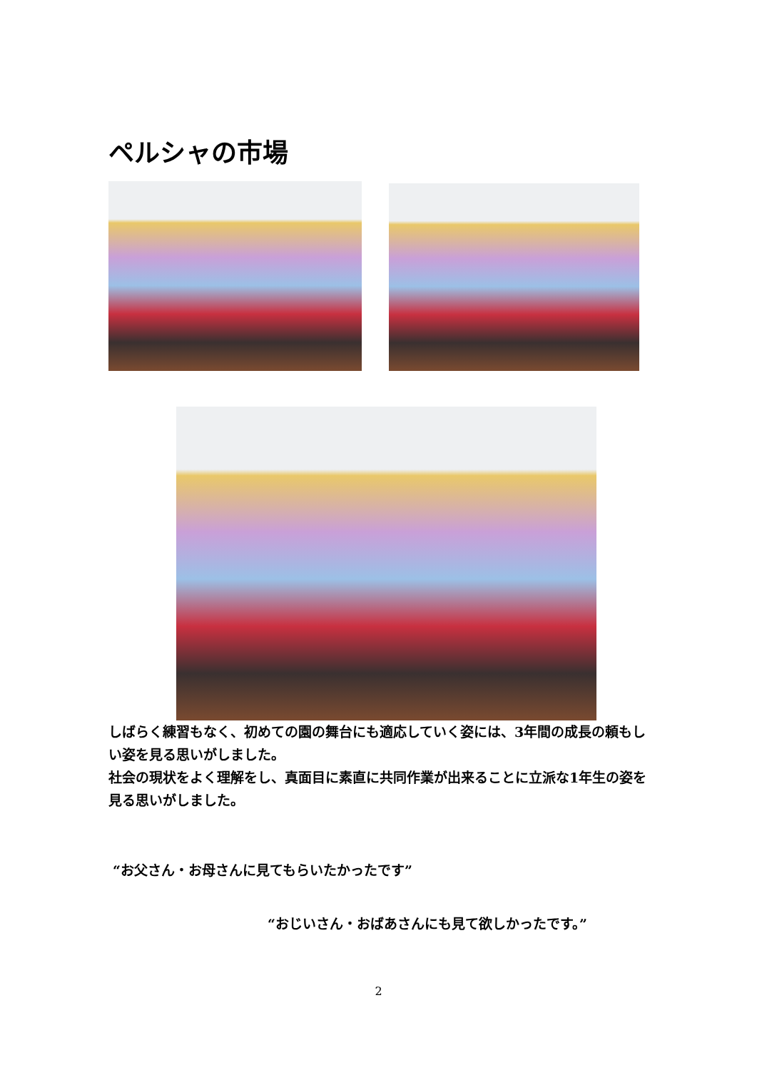ペルシャの市場
しばらく練習もなく、初めての園の舞台にも適応していく姿には、3年間の成長の頼もしい姿を見る思いがしました。
社会の現状をよく理解をし、真面目に素直に共同作業が出来ることに立派な1年生の姿を見る思いがしました。
“お父さん・お母さんに見てもらいたかったです”
“おじいさん・おばあさんにも見て欲しかったです。”
2